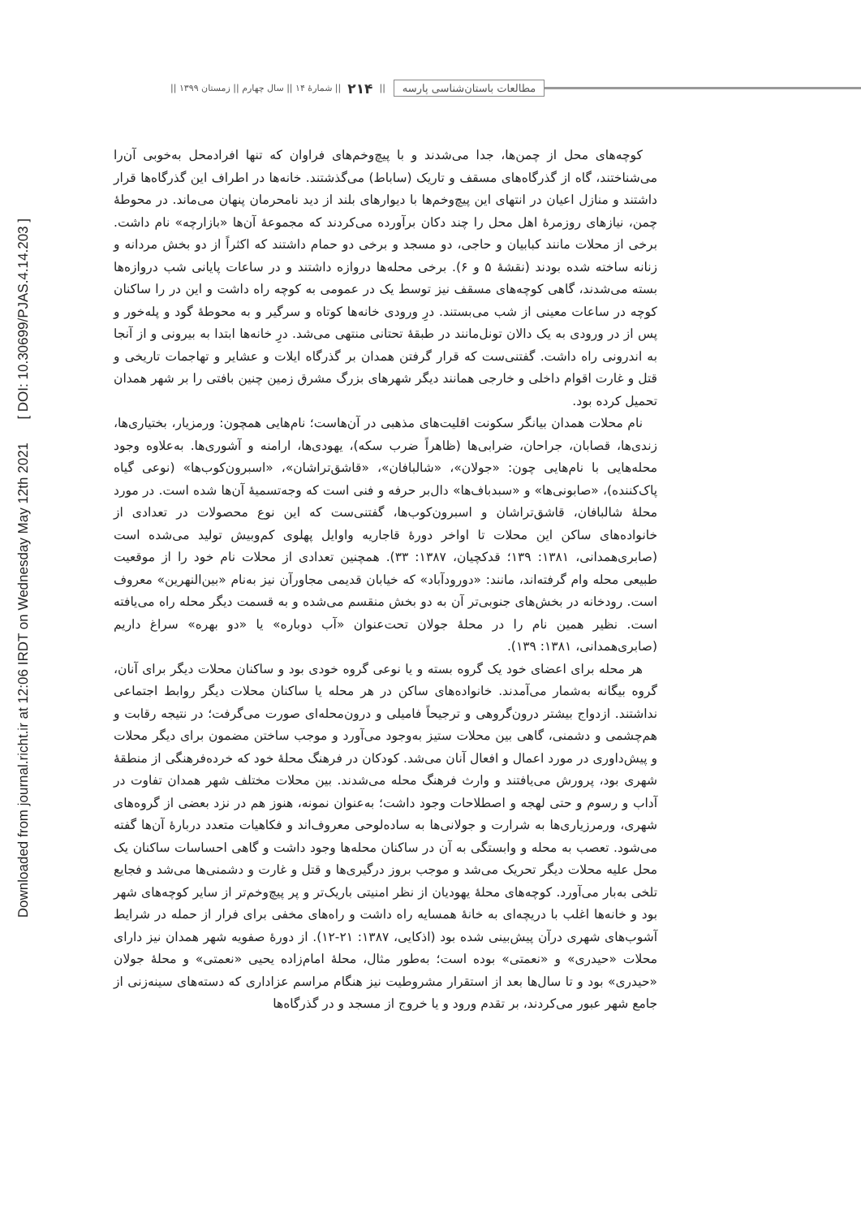Downloaded from journal.richt.ir at 12:06 IRDT on Wednesday May 12th 2021 [ DOI: 10.30699/PJAS.4.14.203 ]
مطالعات باستان‌شناسی پارسه || ۲۱۴ || شمارۀ ۱۴ || سال چهارم || زمستان ۱۳۹۹ ||
کوچه‌های محل از چمن‌ها، جدا می‌شدند و با پیچ‌وخم‌های فراوان که تنها افرادمحل به‌خوبی آن‌را می‌شناختند، گاه از گذرگاه‌های مسقف و تاریک (ساباط) می‌گذشتند. خانه‌ها در اطراف این گذرگاه‌ها قرار داشتند و منازل اعیان در انتهای این پیچ‌وخم‌ها با دیوارهای بلند از دید نامحرمان پنهان می‌ماند. در محوطۀ چمن، نیازهای روزمرۀ اهل محل را چند دکان برآورده می‌کردند که مجموعۀ آن‌ها «بازارچه» نام داشت. برخی از محلات مانند کبابیان و حاجی، دو مسجد و برخی دو حمام داشتند که اکثراً از دو بخش مردانه و زنانه ساخته شده بودند (نقشۀ ۵ و ۶). برخی محله‌ها دروازه داشتند و در ساعات پایانی شب دروازه‌ها بسته می‌شدند، گاهی کوچه‌های مسقف نیز توسط یک در عمومی به کوچه راه داشت و این در را ساکنان کوچه در ساعات معینی از شب می‌بستند. درِ ورودی خانه‌ها کوتاه و سرگیر و به محوطۀ گود و پله‌خور و پس از در ورودی به یک دالان تونل‌مانند در طبقۀ تحتانی منتهی می‌شد. درِ خانه‌ها ابتدا به بیرونی و از آنجا به اندرونی راه داشت. گفتنی‌ست که قرار گرفتن همدان بر گذرگاه ایلات و عشایر و تهاجمات تاریخی و قتل و غارت اقوام داخلی و خارجی همانند دیگر شهرهای بزرگ مشرق زمین چنین بافتی را بر شهر همدان تحمیل کرده بود.
نام محلات همدان بیانگر سکونت اقلیت‌های مذهبی در آن‌هاست؛ نام‌هایی همچون: ورمزیار، بختیاری‌ها، زندی‌ها، قصابان، جراحان، ضرابی‌ها (ظاهراً ضرب سکه)، یهودی‌ها، ارامنه و آشوری‌ها. به‌علاوه وجود محله‌هایی با نام‌هایی چون: «جولان»، «شالبافان»، «قاشق‌تراشان»، «اسبرون‌کوب‌ها» (نوعی گیاه پاک‌کننده)، «صابونی‌ها» و «سبدباف‌ها» دال‌بر حرفه و فنی است که وجه‌تسمیۀ آن‌ها شده است. در مورد محلۀ شالبافان، قاشق‌تراشان و اسبرون‌کوب‌ها، گفتنی‌ست که این نوع محصولات در تعدادی از خانواده‌های ساکن این محلات تا اواخر دورۀ قاجاریه واوایل پهلوی کم‌وبیش تولید می‌شده است (صابری‌همدانی، ۱۳۸۱: ۱۳۹؛ قدکچیان، ۱۳۸۷: ۳۳). همچنین تعدادی از محلات نام خود را از موقعیت طبیعی محله وام گرفته‌اند، مانند: «دورودآباد» که خیابان قدیمی مجاورآن نیز به‌نام «بین‌النهرین» معروف است. رودخانه در بخش‌های جنوبی‌تر آن به دو بخش منقسم می‌شده و به قسمت دیگر محله راه می‌یافته است. نظیر همین نام را در محلۀ جولان تحت‌عنوان «آب دوباره» یا «دو بهره» سراغ داریم (صابری‌همدانی، ۱۳۸۱: ۱۳۹).
هر محله برای اعضای خود یک گروه بسته و یا نوعی گروه خودی بود و ساکنان محلات دیگر برای آنان، گروه بیگانه به‌شمار می‌آمدند. خانواده‌های ساکن در هر محله یا ساکنان محلات دیگر روابط اجتماعی نداشتند. ازدواج بیشتر درون‌گروهی و ترجیحاً فامیلی و درون‌محله‌ای صورت می‌گرفت؛ در نتیجه رقابت و هم‌چشمی و دشمنی، گاهی بین محلات ستیز به‌وجود می‌آورد و موجب ساختن مضمون برای دیگر محلات و پیش‌داوری در مورد اعمال و افعال آنان می‌شد. کودکان در فرهنگ محلۀ خود که خرده‌فرهنگی از منطقۀ شهری بود، پرورش می‌یافتند و وارث فرهنگ محله می‌شدند. بین محلات مختلف شهر همدان تفاوت در آداب و رسوم و حتی لهجه و اصطلاحات وجود داشت؛ به‌عنوان نمونه، هنوز هم در نزد بعضی از گروه‌های شهری، ورمرزیاری‌ها به شرارت و جولانی‌ها به ساده‌لوحی معروف‌اند و فکاهیات متعدد دربارۀ آن‌ها گفته می‌شود. تعصب به محله و وابستگی به آن در ساکنان محله‌ها وجود داشت و گاهی احساسات ساکنان یک محل علیه محلات دیگر تحریک می‌شد و موجب بروز درگیری‌ها و قتل و غارت و دشمنی‌ها می‌شد و فجایع تلخی به‌بار می‌آورد. کوچه‌های محلۀ یهودیان از نظر امنیتی باریک‌تر و پر پیچ‌وخم‌تر از سایر کوچه‌های شهر بود و خانه‌ها اغلب با دریچه‌ای به خانۀ همسایه راه داشت و راه‌های مخفی برای فرار از حمله در شرایط آشوب‌های شهری درآن پیش‌بینی شده بود (اذکایی، ۱۳۸۷: ۲۱-۱۲). از دورۀ صفویه شهر همدان نیز دارای محلات «حیدری» و «نعمتی» بوده است؛ به‌طور مثال، محلۀ امام‌زاده یحیی «نعمتی» و محلۀ جولان «حیدری» بود و تا سال‌ها بعد از استقرار مشروطیت نیز هنگام مراسم عزاداری که دسته‌های سینه‌زنی از جامع شهر عبور می‌کردند، بر تقدم ورود و یا خروج از مسجد و در گذرگاه‌ها